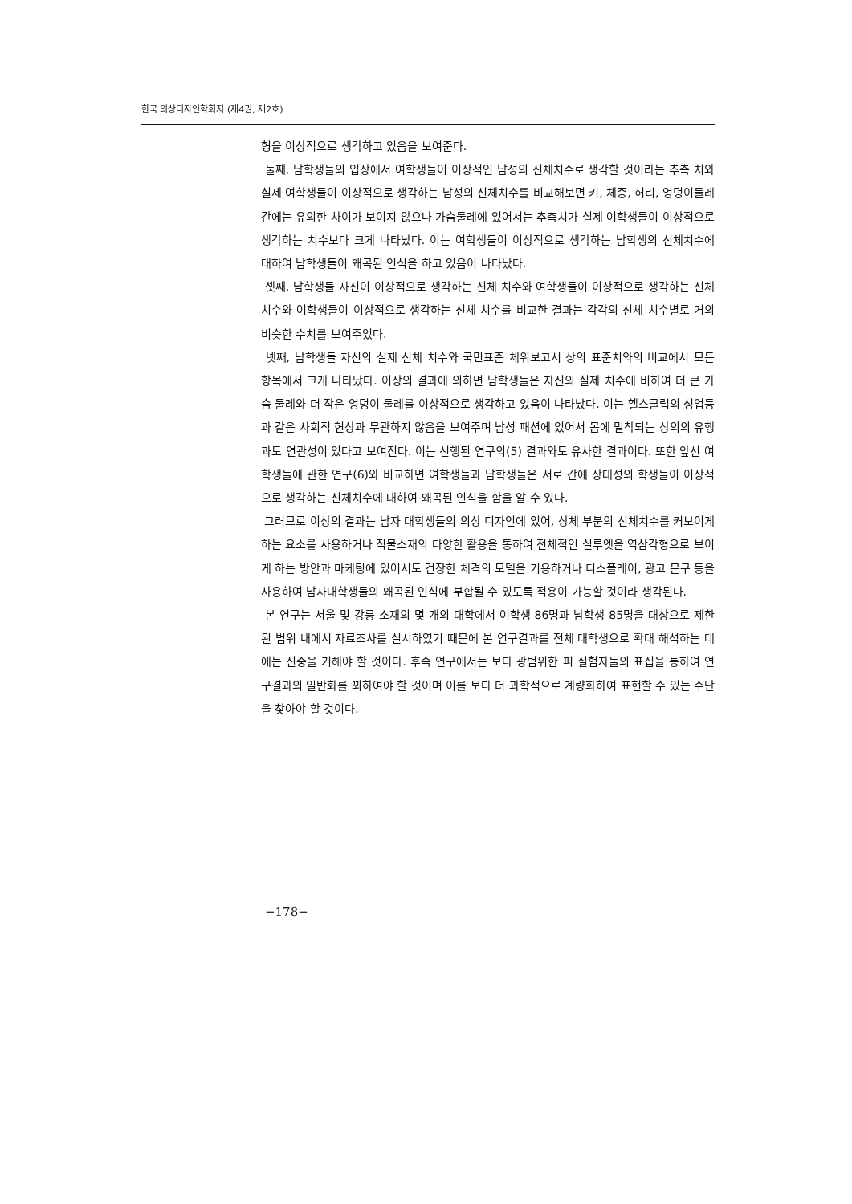한국 의상디자인학회지 (제4권, 제2호)
형을 이상적으로 생각하고 있음을 보여준다.
둘째, 남학생들의 입장에서 여학생들이 이상적인 남성의 신체치수로 생각할 것이라는 추측 치와 실제 여학생들이 이상적으로 생각하는 남성의 신체치수를 비교해보면 키, 체중, 허리, 엉덩이둘레 간에는 유의한 차이가 보이지 않으나 가슴둘레에 있어서는 추측치가 실제 여학생들이 이상적으로 생각하는 치수보다 크게 나타났다. 이는 여학생들이 이상적으로 생각하는 남학생의 신체치수에 대하여 남학생들이 왜곡된 인식을 하고 있음이 나타났다.
셋째, 남학생들 자신이 이상적으로 생각하는 신체 치수와 여학생들이 이상적으로 생각하는 신체 치수와 여학생들이 이상적으로 생각하는 신체 치수를 비교한 결과는 각각의 신체 치수별로 거의 비슷한 수치를 보여주었다.
넷째, 남학생들 자신의 실제 신체 치수와 국민표준 체위보고서 상의 표준치와의 비교에서 모든 항목에서 크게 나타났다. 이상의 결과에 의하면 남학생들은 자신의 실제 치수에 비하여 더 큰 가슴 둘레와 더 작은 엉덩이 둘레를 이상적으로 생각하고 있음이 나타났다. 이는 헬스클럽의 성업등과 같은 사회적 현상과 무관하지 않음을 보여주며 남성 패션에 있어서 몸에 밀착되는 상의의 유행과도 연관성이 있다고 보여진다. 이는 선행된 연구의(5) 결과와도 유사한 결과이다. 또한 앞선 여학생들에 관한 연구(6)와 비교하면 여학생들과 남학생들은 서로 간에 상대성의 학생들이 이상적으로 생각하는 신체치수에 대하여 왜곡된 인식을 함을 알 수 있다.
그러므로 이상의 결과는 남자 대학생들의 의상 디자인에 있어, 상체 부분의 신체치수를 커보이게 하는 요소를 사용하거나 직물소재의 다양한 활용을 통하여 전체적인 실루엣을 역삼각형으로 보이게 하는 방안과 마케팅에 있어서도 건장한 체격의 모델을 기용하거나 디스플레이, 광고 문구 등을 사용하여 남자대학생들의 왜곡된 인식에 부합될 수 있도록 적용이 가능할 것이라 생각된다.
본 연구는 서울 및 강릉 소재의 몇 개의 대학에서 여학생 86명과 남학생 85명을 대상으로 제한된 범위 내에서 자료조사를 실시하였기 때문에 본 연구결과를 전체 대학생으로 확대 해석하는 데에는 신중을 기해야 할 것이다. 후속 연구에서는 보다 광범위한 피 실험자들의 표집을 통하여 연구결과의 일반화를 꾀하여야 할 것이며 이를 보다 더 과학적으로 계량화하여 표현할 수 있는 수단을 찾아야 할 것이다.
−178−